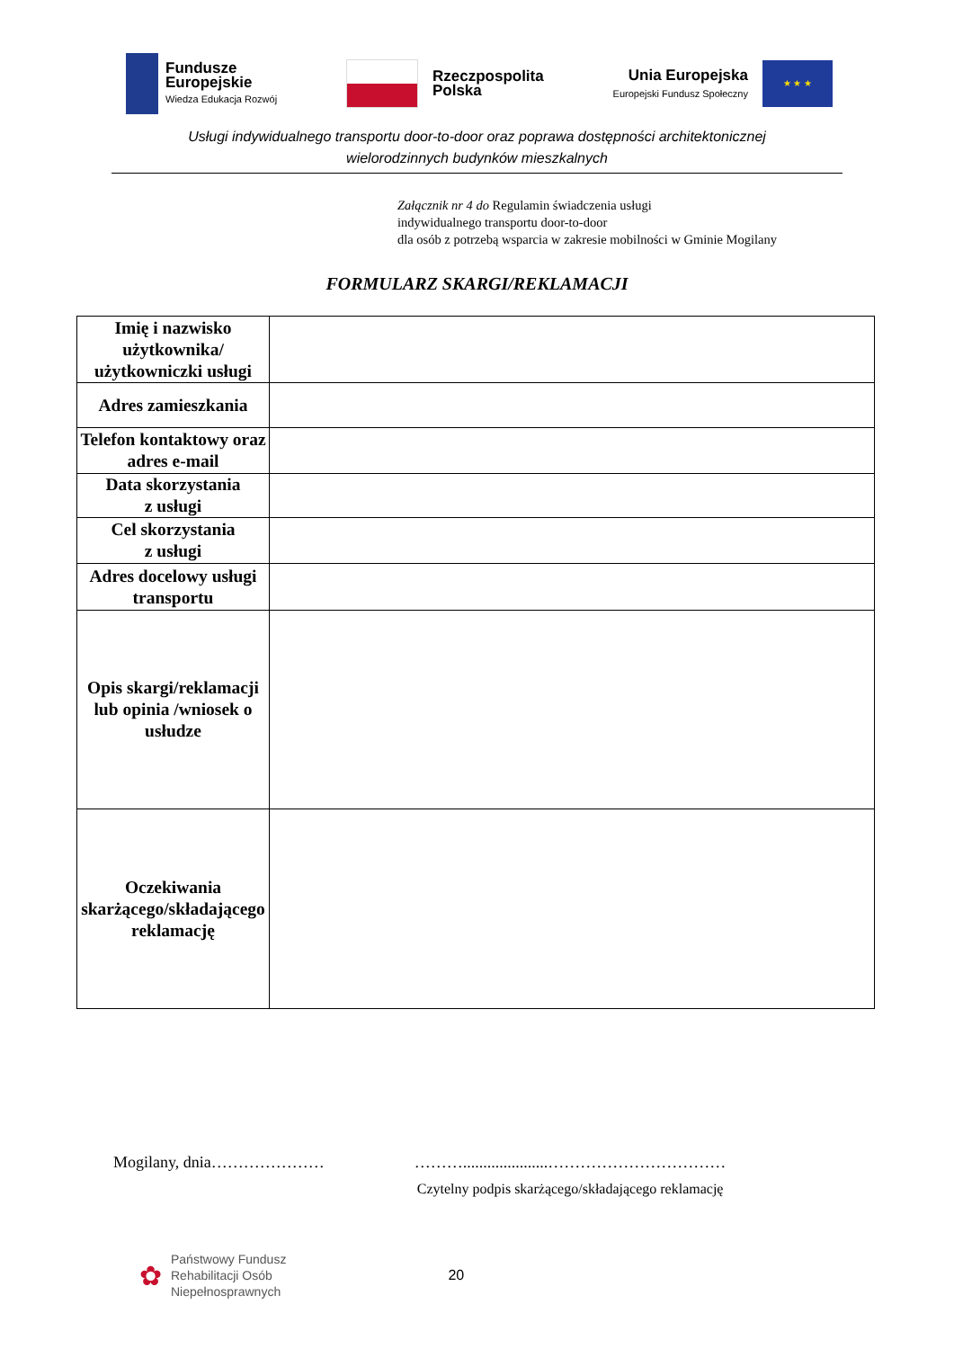Fundusze
Europejskie
Wiedza Edukacja Rozwój
Rzeczpospolita
Polska
Unia Europejska
Europejski Fundusz Społeczny
★ ★ ★
Usługi indywidualnego transportu door-to-door oraz poprawa dostępności architektonicznej
wielorodzinnych budynków mieszkalnych
Załącznik nr 4 do Regulamin świadczenia usługi
indywidualnego transportu door-to-door
dla osób z potrzebą wsparcia w zakresie mobilności w Gminie Mogilany
FORMULARZ SKARGI/REKLAMACJI
| Imię i nazwisko użytkownika/ użytkowniczki usługi | |
| Adres zamieszkania | |
| Telefon kontaktowy oraz adres e-mail | |
| Data skorzystania z usługi | |
| Cel skorzystania z usługi | |
| Adres docelowy usługi transportu | |
| Opis skargi/reklamacji lub opinia /wniosek o usłudze | |
| Oczekiwania skarżącego/składającego reklamację | |
Mogilany, dnia………………… ……….....................……………………………
Czytelny podpis skarżącego/składającego reklamację
✿
Państwowy Fundusz
Rehabilitacji Osób
Niepełnosprawnych
20